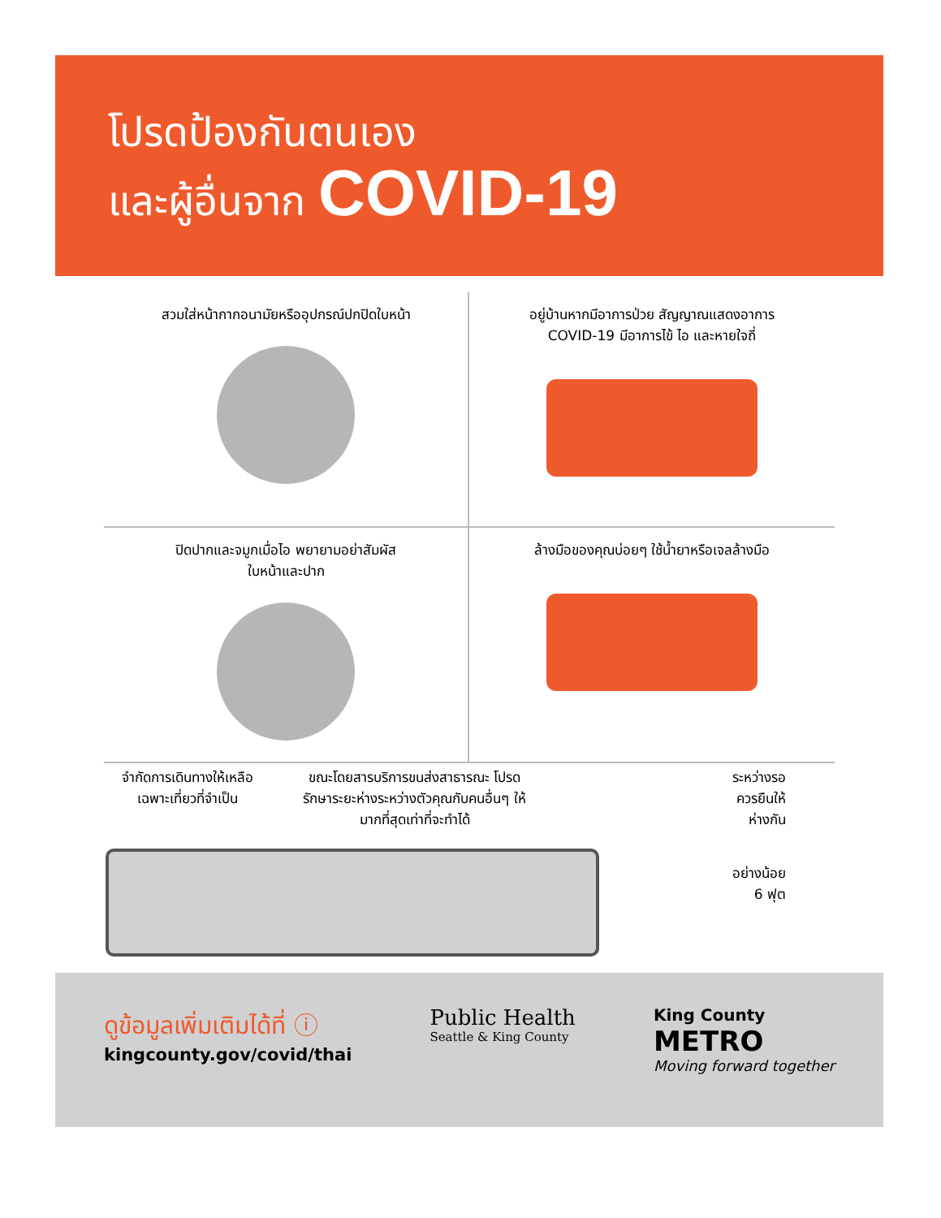โปรดป้องกันตนเอง
และผู้อื่นจาก COVID-19
สวมใส่หน้ากากอนามัยหรืออุปกรณ์ปกปิดใบหน้า
อยู่บ้านหากมีอาการป่วย สัญญาณแสดงอาการ
COVID-19 มีอาการไข้ ไอ และหายใจถี่
ปิดปากและจมูกเมื่อไอ พยายามอย่าสัมผัส
ใบหน้าและปาก
ล้างมือของคุณบ่อยๆ ใช้น้ำยาหรือเจลล้างมือ
จำกัดการเดินทางให้เหลือ
เฉพาะเที่ยวที่จำเป็น
ขณะโดยสารบริการขนส่งสาธารณะ โปรด
รักษาระยะห่างระหว่างตัวคุณกับคนอื่นๆ ให้
มากที่สุดเท่าที่จะทำได้
ระหว่างรอ
ควรยืนให้
ห่างกัน
อย่างน้อย
6 ฟุต
ดูข้อมูลเพิ่มเติมได้ที่ ⓘ
kingcounty.gov/covid/thai
Public Health
Seattle & King County
King County
METRO
Moving forward together